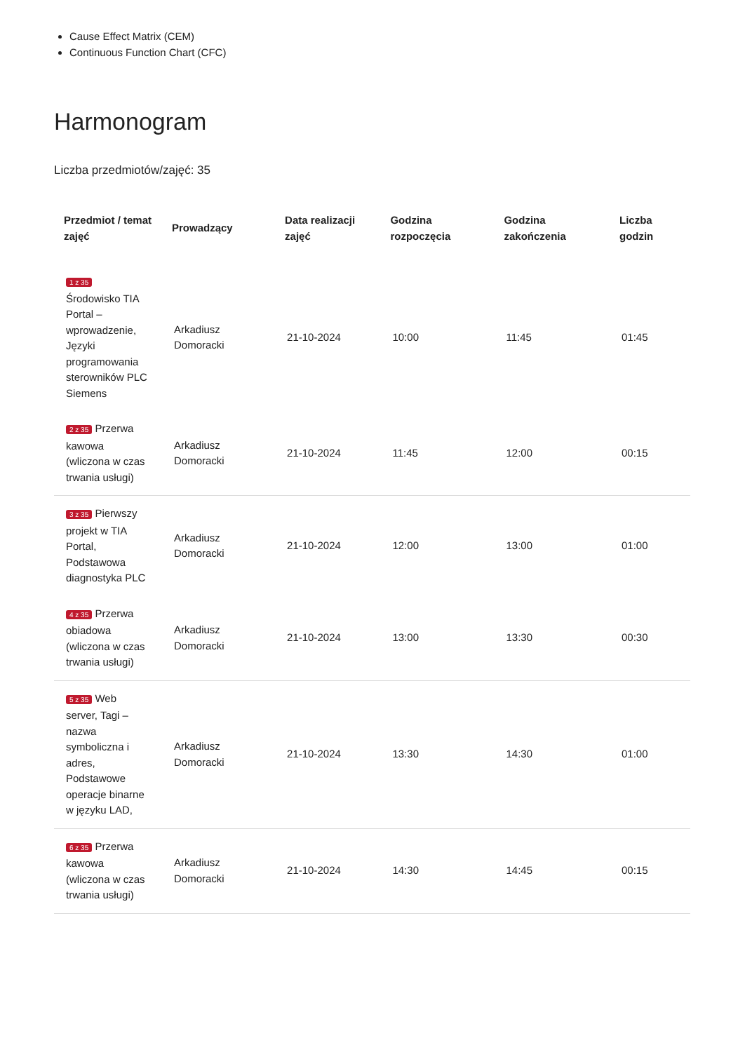Cause Effect Matrix (CEM)
Continuous Function Chart (CFC)
Harmonogram
Liczba przedmiotów/zajęć: 35
| Przedmiot / temat zajęć | Prowadzący | Data realizacji zajęć | Godzina rozpoczęcia | Godzina zakończenia | Liczba godzin |
| --- | --- | --- | --- | --- | --- |
| 1 z 35 Środowisko TIA Portal – wprowadzenie, Języki programowania sterowników PLC Siemens | Arkadiusz Domoracki | 21-10-2024 | 10:00 | 11:45 | 01:45 |
| 2 z 35 Przerwa kawowa (wliczona w czas trwania usługi) | Arkadiusz Domoracki | 21-10-2024 | 11:45 | 12:00 | 00:15 |
| 3 z 35 Pierwszy projekt w TIA Portal, Podstawowa diagnostyka PLC | Arkadiusz Domoracki | 21-10-2024 | 12:00 | 13:00 | 01:00 |
| 4 z 35 Przerwa obiadowa (wliczona w czas trwania usługi) | Arkadiusz Domoracki | 21-10-2024 | 13:00 | 13:30 | 00:30 |
| 5 z 35 Web server, Tagi – nazwa symboliczna i adres, Podstawowe operacje binarne w języku LAD, | Arkadiusz Domoracki | 21-10-2024 | 13:30 | 14:30 | 01:00 |
| 6 z 35 Przerwa kawowa (wliczona w czas trwania usługi) | Arkadiusz Domoracki | 21-10-2024 | 14:30 | 14:45 | 00:15 |